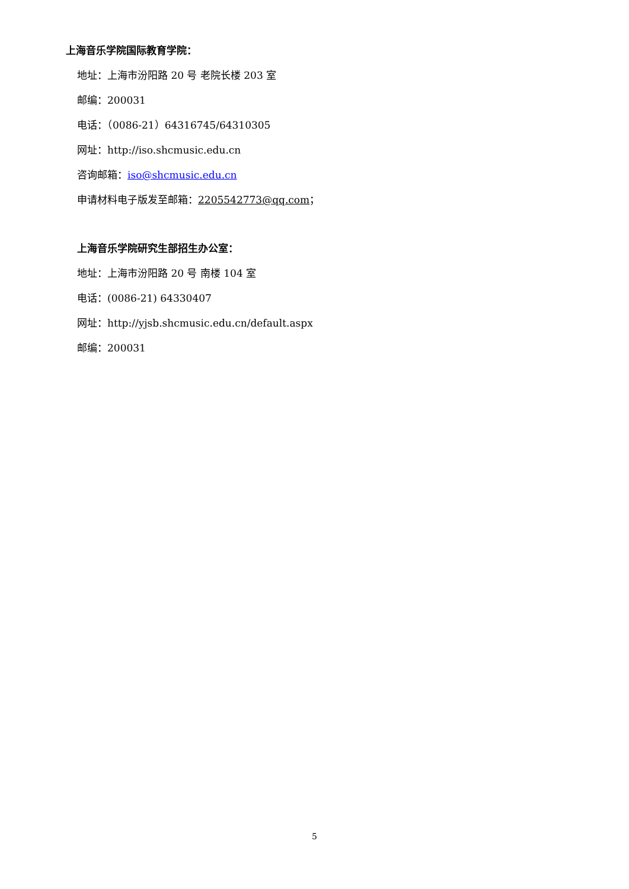上海音乐学院国际教育学院：
地址：上海市汾阳路 20 号 老院长楼 203 室
邮编：200031
电话：（0086-21）64316745/64310305
网址：http://iso.shcmusic.edu.cn
咨询邮箱：iso@shcmusic.edu.cn
申请材料电子版发至邮箱：2205542773@qq.com；
上海音乐学院研究生部招生办公室：
地址：上海市汾阳路 20 号 南楼 104 室
电话：(0086-21) 64330407
网址：http://yjsb.shcmusic.edu.cn/default.aspx
邮编：200031
5